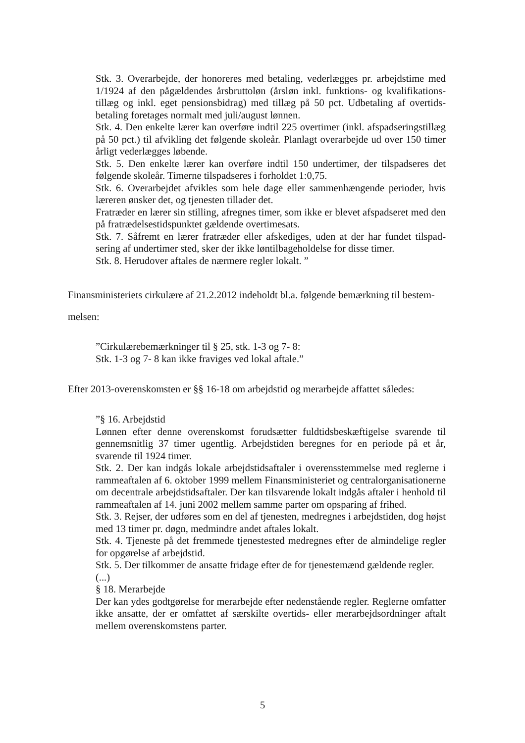Stk. 3. Overarbejde, der honoreres med betaling, vederlægges pr. arbejdstime med 1/1924 af den pågældendes årsbruttoløn (årsløn inkl. funktions- og kvalifikations­tillæg og inkl. eget pensionsbidrag) med tillæg på 50 pct. Udbetaling af overtids­betaling foretages normalt med juli/august lønnen.
Stk. 4. Den enkelte lærer kan overføre indtil 225 overtimer (inkl. afspadseringstil­læg på 50 pct.) til afvikling det følgende skoleår. Planlagt overarbejde ud over 150 timer årligt vederlægges løbende.
Stk. 5. Den enkelte lærer kan overføre indtil 150 undertimer, der tilspadseres det følgende skoleår. Timerne tilspadseres i forholdet 1:0,75.
Stk. 6. Overarbejdet afvikles som hele dage eller sammenhængende perioder, hvis læreren ønsker det, og tjenesten tillader det.
Fratræder en lærer sin stilling, afregnes timer, som ikke er blevet afspadseret med den på fratrædelsestidspunktet gældende overtimesats.
Stk. 7. Såfremt en lærer fratræder eller afskediges, uden at der har fundet tilspad­sering af undertimer sted, sker der ikke løntilbageholdelse for disse timer.
Stk. 8. Herudover aftales de nærmere regler lokalt. ”
Finansministeriets cirkulære af 21.2.2012 indeholdt bl.a. følgende bemærkning til bestem­melsen:
”Cirkulærebemærkninger til § 25, stk. 1-3 og 7- 8:
Stk. 1-3 og 7- 8 kan ikke fraviges ved lokal aftale.”
Efter 2013-overenskomsten er §§ 16-18 om arbejdstid og merarbejde affattet således:
”§ 16. Arbejdstid
Lønnen efter denne overenskomst forudsætter fuldtidsbeskæftigelse svarende til gennemsnitlig 37 timer ugentlig. Arbejdstiden beregnes for en periode på et år, svarende til 1924 timer.
Stk. 2. Der kan indgås lokale arbejdstidsaftaler i overensstemmelse med reglerne i rammeaftalen af 6. oktober 1999 mellem Finansministeriet og central­organisationerne om decentrale arbejdstidsaftaler. Der kan tilsvarende lokalt ind­gås aftaler i henhold til rammeaftalen af 14. juni 2002 mellem samme parter om opsparing af frihed.
Stk. 3. Rejser, der udføres som en del af tjenesten, medregnes i arbejdstiden, dog højst med 13 timer pr. døgn, medmindre andet aftales lokalt.
Stk. 4. Tjeneste på det fremmede tjenestested medregnes efter de almindelige reg­ler for opgørelse af arbejdstid.
Stk. 5. Der tilkommer de ansatte fridage efter de for tjenestemænd gældende reg­ler.
(...)
§ 18. Merarbejde
Der kan ydes godtgørelse for merarbejde efter nedenstående regler. Reglerne om­fatter ikke ansatte, der er omfattet af særskilte overtids- eller merarbejdsordninger aftalt mellem overenskomstens parter.
5